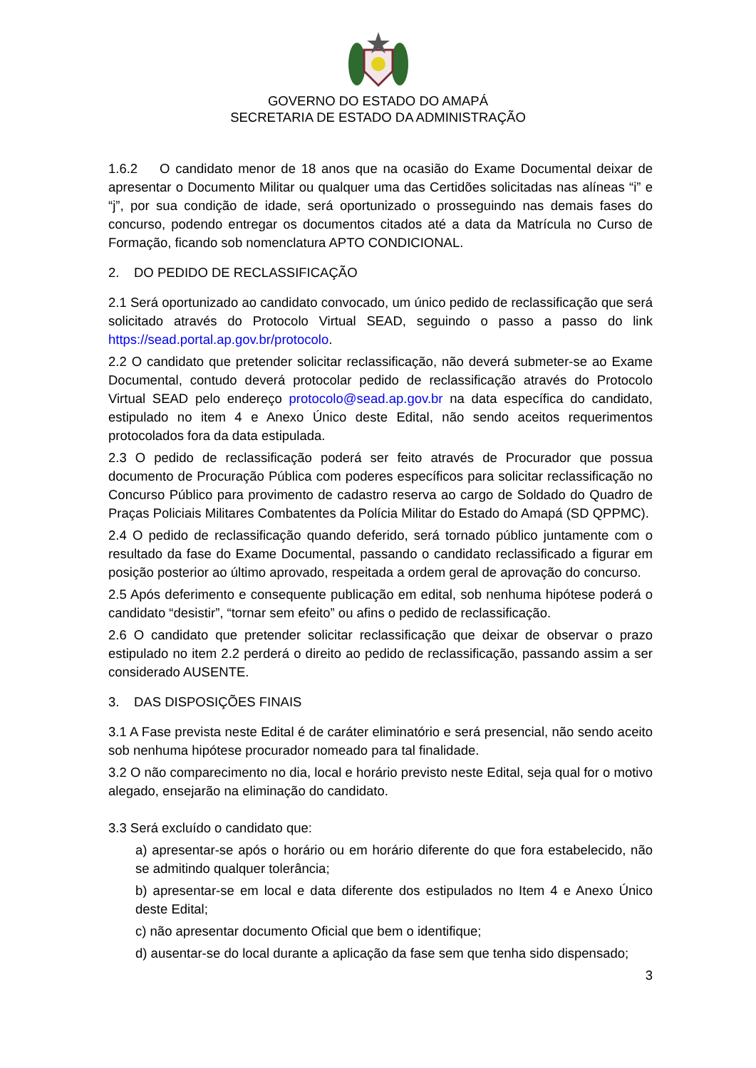GOVERNO DO ESTADO DO AMAPÁ
SECRETARIA DE ESTADO DA ADMINISTRAÇÃO
1.6.2 O candidato menor de 18 anos que na ocasião do Exame Documental deixar de apresentar o Documento Militar ou qualquer uma das Certidões solicitadas nas alíneas “i” e “j”, por sua condição de idade, será oportunizado o prosseguindo nas demais fases do concurso, podendo entregar os documentos citados até a data da Matrícula no Curso de Formação, ficando sob nomenclatura APTO CONDICIONAL.
2. DO PEDIDO DE RECLASSIFICAÇÃO
2.1 Será oportunizado ao candidato convocado, um único pedido de reclassificação que será solicitado através do Protocolo Virtual SEAD, seguindo o passo a passo do link https://sead.portal.ap.gov.br/protocolo.
2.2 O candidato que pretender solicitar reclassificação, não deverá submeter-se ao Exame Documental, contudo deverá protocolar pedido de reclassificação através do Protocolo Virtual SEAD pelo endereço protocolo@sead.ap.gov.br na data específica do candidato, estipulado no item 4 e Anexo Único deste Edital, não sendo aceitos requerimentos protocolados fora da data estipulada.
2.3 O pedido de reclassificação poderá ser feito através de Procurador que possua documento de Procuração Pública com poderes específicos para solicitar reclassificação no Concurso Público para provimento de cadastro reserva ao cargo de Soldado do Quadro de Praças Policiais Militares Combatentes da Polícia Militar do Estado do Amapá (SD QPPMC).
2.4 O pedido de reclassificação quando deferido, será tornado público juntamente com o resultado da fase do Exame Documental, passando o candidato reclassificado a figurar em posição posterior ao último aprovado, respeitada a ordem geral de aprovação do concurso.
2.5 Após deferimento e consequente publicação em edital, sob nenhuma hipótese poderá o candidato “desistir”, “tornar sem efeito” ou afins o pedido de reclassificação.
2.6 O candidato que pretender solicitar reclassificação que deixar de observar o prazo estipulado no item 2.2 perderá o direito ao pedido de reclassificação, passando assim a ser considerado AUSENTE.
3. DAS DISPOSIÇÕES FINAIS
3.1 A Fase prevista neste Edital é de caráter eliminatório e será presencial, não sendo aceito sob nenhuma hipótese procurador nomeado para tal finalidade.
3.2 O não comparecimento no dia, local e horário previsto neste Edital, seja qual for o motivo alegado, ensejarão na eliminação do candidato.
3.3 Será excluído o candidato que:
a) apresentar-se após o horário ou em horário diferente do que fora estabelecido, não se admitindo qualquer tolerância;
b) apresentar-se em local e data diferente dos estipulados no Item 4 e Anexo Único deste Edital;
c) não apresentar documento Oficial que bem o identifique;
d) ausentar-se do local durante a aplicação da fase sem que tenha sido dispensado;
3